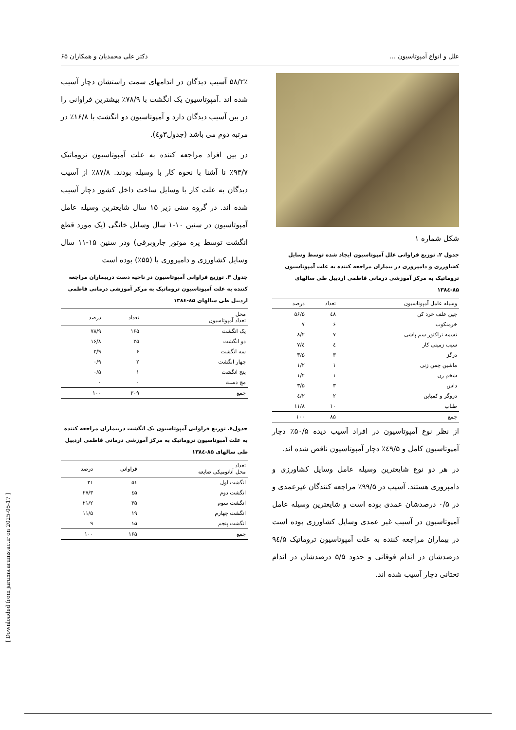علل و انواع آمپوتاسیون … دکتر علی محمدیان و همکاران ۶۵
شکل شماره ۱
جدول ۲. توزیع فراوانی علل آمپوتاسیون ایجاد شده توسط وسایل کشاورزی و دامپروری در بیماران مراجعه کننده به علت آمپوتاسیون تروماتیک به مرکز آموزشی درمانی فاطمی اردبیل طی سالهای ۸۵-۱۳۸٤
| وسیله عامل آمپوتاسیون | تعداد | درصد |
| --- | --- | --- |
| چین علف خرد کن | ٤٨ | ۵۶/۵ |
| خرمنکوب | ۶ | ۷ |
| تسمه تراکتور سم پاشی | ۷ | ۸/۲ |
| سیب زمینی کار | ٤ | ٤/۷ |
| درگز | ۳ | ۳/۵ |
| ماشین چمن زنی | ۱ | ۱/۲ |
| شخم زن | ۱ | ۱/۲ |
| داس | ۳ | ۳/۵ |
| دروگر و کمباین | ۲ | ۲/٤ |
| طناب | ۱۰ | ۱۱/۸ |
| جمع | ۸۵ | ۱۰۰ |
از نظر نوع آمپوتاسیون در افراد آسیب دیده ۵۰/۵٪ دچار آمپوتاسیون کامل و ٤۹/۵٪ دچار آمپوتاسیون ناقص شده اند.
در هر دو نوع شایعترین وسیله عامل وسایل کشاورزی و دامپروری هستند. آسیب در ۹۹/۵٪ مراجعه کنندگان غیرعمدی و در ۰/۵ درصدشان عمدی بوده است و شایعترین وسیله عامل آمپوتاسیون در آسیب غیر عمدی وسایل کشاورزی بوده است در بیماران مراجعه کننده به علت آمپوتاسیون تروماتیک ۹٤/۵ درصدشان در اندام فوقانی و حدود ۵/۵ درصدشان در اندام تحتانی دچار آسیب شده اند.
۵۸/۲٪ آسیب دیدگان در اندامهای سمت راستشان دچار آسیب شده اند .آمپوتاسیون یک انگشت با ۷۸/۹٪ بیشترین فراوانی را در بین آسیب دیدگان دارد و آمپوتاسیون دو انگشت با ۱۶/۸٪ در مرتبه دوم می باشد (جدول۳و٤).
در بین افراد مراجعه کننده به علت آمپوتاسیون تروماتیک ۹۳/۷٪ نا آشنا با نحوه کار با وسیله بودند. ۸۷/۸٪ از آسیب دیدگان به علت کار با وسایل ساخت داخل کشور دچار آسیب شده اند. در گروه سنی زیر ۱۵ سال شایعترین وسیله عامل آمپوتاسیون در سنین ۱۰-۱ سال وسایل خانگی (یک مورد قطع انگشت توسط پره موتور جاروبرقی) ودر سنین ۱۵-۱۱ سال وسایل کشاورزی و دامپروری با (۵۵٪) بوده است
جدول ۳. توزیع فراوانی آمپوتاسیون در ناحیه دست دربیماران مراجعه کننده به علت آمپوتاسیون تروماتیک به مرکز آموزشی درمانی فاطمی اردبیل طی سالهای ۸۵-۱۳۸٤
| محل تعداد آمپوتاسیون | تعداد | درصد |
| --- | --- | --- |
| یک انگشت | ۱۶۵ | ۷۸/۹ |
| دو انگشت | ۳۵ | ۱۶/۸ |
| سه انگشت | ۶ | ۲/۹ |
| چهار انگشت | ۲ | ۰/۹ |
| پنج انگشت | ۱ | ۰/۵ |
| مچ دست | ۰ | ۰ |
| جمع | ۲۰۹ | ۱۰۰ |
جدول٤. توزیع فراوانی آمپوتاسیون یک انگشت دربیماران مراجعه کننده به علت آمپوتاسیون تروماتیک به مرکز آموزشی درمانی فاطمی اردبیل طی سالهای ۸۵-۱۳۸٤
| تعداد محل آناتومیکی ضایعه | فراوانی | درصد |
| --- | --- | --- |
| انگشت اول | ۵۱ | ۳۱ |
| انگشت دوم | ٤۵ | ۲۷/۳ |
| انگشت سوم | ۳۵ | ۲۱/۲ |
| انگشت چهارم | ۱۹ | ۱۱/۵ |
| انگشت پنجم | ۱۵ | ۹ |
| جمع | ۱۶۵ | ۱۰۰ |
[ Downloaded from jarums.arums.ac.ir on 2025-05-17 ]